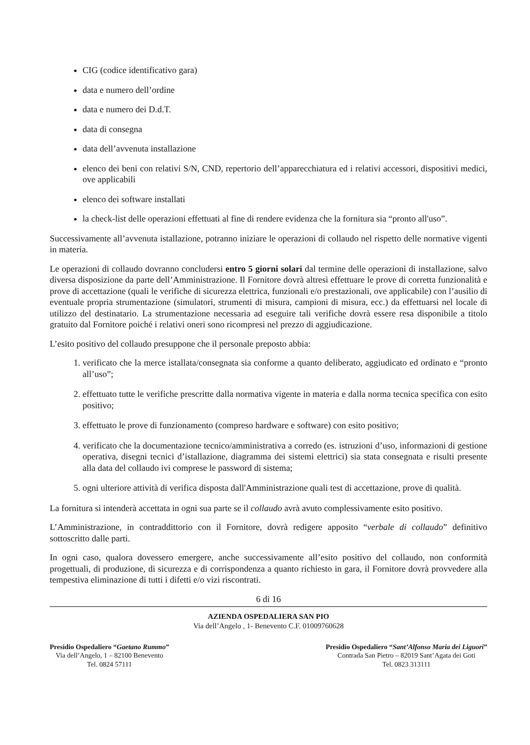CIG (codice identificativo gara)
data e numero dell’ordine
data e numero dei D.d.T.
data di consegna
data dell’avvenuta installazione
elenco dei beni con relativi S/N, CND, repertorio dell’apparecchiatura ed i relativi accessori, dispositivi medici, ove applicabili
elenco dei software installati
la check-list delle operazioni effettuati al fine di rendere evidenza che la fornitura sia “pronto all'uso”.
Successivamente all’avvenuta istallazione, potranno iniziare le operazioni di collaudo nel rispetto delle normative vigenti in materia.
Le operazioni di collaudo dovranno concludersi entro 5 giorni solari dal termine delle operazioni di installazione, salvo diversa disposizione da parte dell’Amministrazione. Il Fornitore dovrà altresì effettuare le prove di corretta funzionalità e prove di accettazione (quali le verifiche di sicurezza elettrica, funzionali e/o prestazionali, ove applicabile) con l’ausilio di eventuale propria strumentazione (simulatori, strumenti di misura, campioni di misura, ecc.) da effettuarsi nel locale di utilizzo del destinatario. La strumentazione necessaria ad eseguire tali verifiche dovrà essere resa disponibile a titolo gratuito dal Fornitore poiché i relativi oneri sono ricompresi nel prezzo di aggiudicazione.
L’esito positivo del collaudo presuppone che il personale preposto abbia:
1. verificato che la merce istallata/consegnata sia conforme a quanto deliberato, aggiudicato ed ordinato e “pronto all’uso”;
2. effettuato tutte le verifiche prescritte dalla normativa vigente in materia e dalla norma tecnica specifica con esito positivo;
3. effettuato le prove di funzionamento (compreso hardware e software) con esito positivo;
4. verificato che la documentazione tecnico/amministrativa a corredo (es. istruzioni d’uso, informazioni di gestione operativa, disegni tecnici d’istallazione, diagramma dei sistemi elettrici) sia stata consegnata e risulti presente alla data del collaudo ivi comprese le password di sistema;
5. ogni ulteriore attività di verifica disposta dall'Amministrazione quali test di accettazione, prove di qualità.
La fornitura si intenderà accettata in ogni sua parte se il collaudo avrà avuto complessivamente esito positivo.
L’Amministrazione, in contraddittorio con il Fornitore, dovrà redigere apposito “verbale di collaudo” definitivo sottoscritto dalle parti.
In ogni caso, qualora dovessero emergere, anche successivamente all’esito positivo del collaudo, non conformità progettuali, di produzione, di sicurezza e di corrispondenza a quanto richiesto in gara, il Fornitore dovrà provvedere alla tempestiva eliminazione di tutti i difetti e/o vizi riscontrati.
6 di 16
AZIENDA OSPEDALIERA SAN PIO
Via dell’Angelo , 1- Benevento C.F. 01009760628
Presidio Ospedaliero “Gaetano Rummo”
Via dell’Angelo, 1 – 82100 Benevento
Tel. 0824 57111
Presidio Ospedaliero “Sant’Alfonso Maria dei Liguori”
Contrada San Pietro – 82019 Sant’Agata dei Goti
Tel. 0823 313111